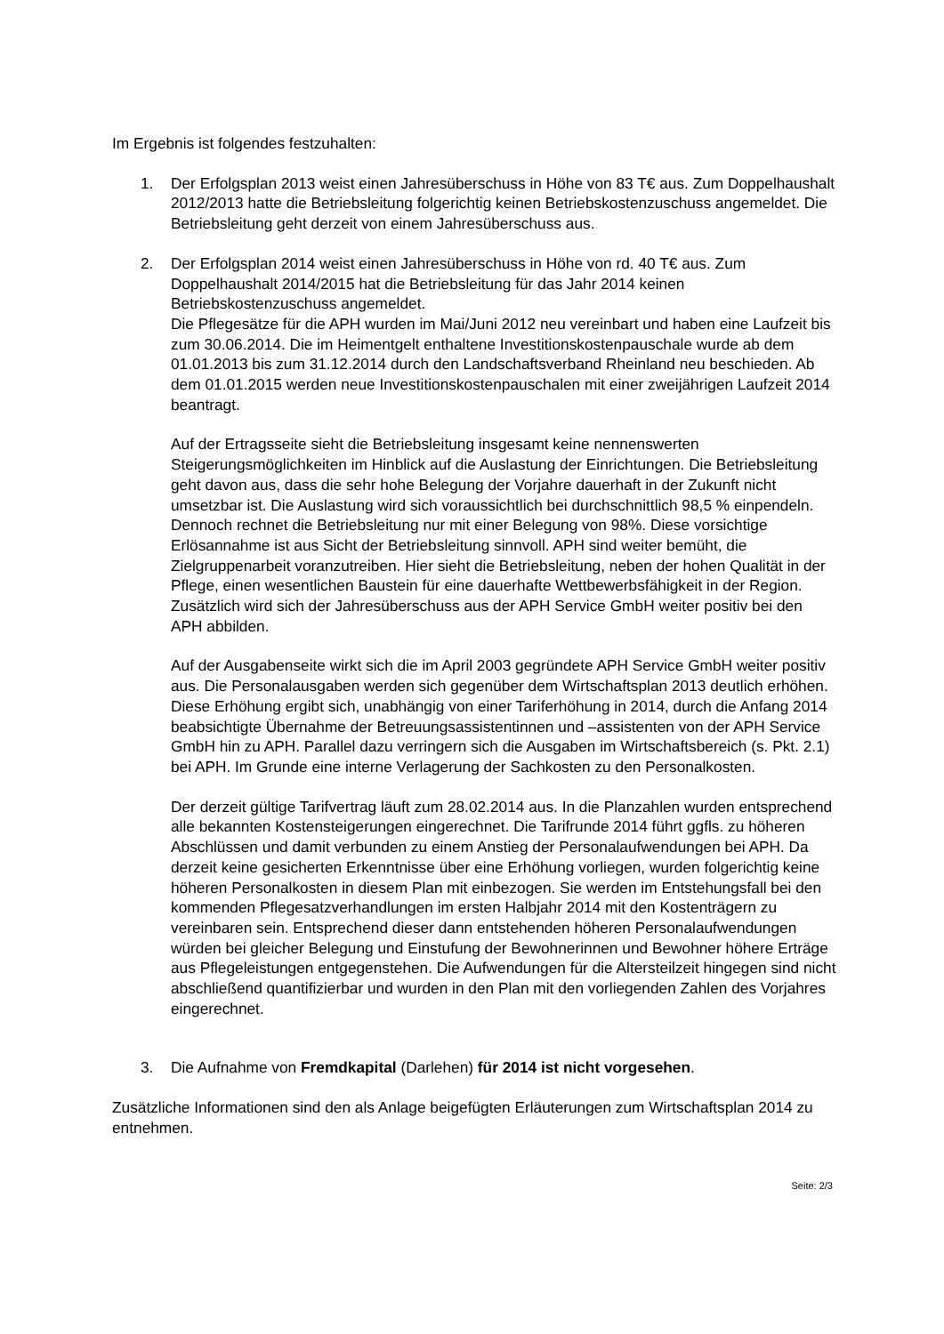Im Ergebnis ist folgendes festzuhalten:
1. Der Erfolgsplan 2013 weist einen Jahresüberschuss in Höhe von 83 T€ aus. Zum Doppelhaushalt 2012/2013 hatte die Betriebsleitung folgerichtig keinen Betriebskostenzuschuss angemeldet. Die Betriebsleitung geht derzeit von einem Jahresüberschuss aus.
2. Der Erfolgsplan 2014 weist einen Jahresüberschuss in Höhe von rd. 40 T€ aus. Zum Doppelhaushalt 2014/2015 hat die Betriebsleitung für das Jahr 2014 keinen Betriebskostenzuschuss angemeldet.
Die Pflegesätze für die APH wurden im Mai/Juni 2012 neu vereinbart und haben eine Laufzeit bis zum 30.06.2014. Die im Heimentgelt enthaltene Investitionskostenpauschale wurde ab dem 01.01.2013 bis zum 31.12.2014 durch den Landschaftsverband Rheinland neu beschieden. Ab dem 01.01.2015 werden neue Investitionskostenpauschalen mit einer zweijährigen Laufzeit 2014 beantragt.
Auf der Ertragsseite sieht die Betriebsleitung insgesamt keine nennenswerten Steigerungsmöglichkeiten im Hinblick auf die Auslastung der Einrichtungen. Die Betriebsleitung geht davon aus, dass die sehr hohe Belegung der Vorjahre dauerhaft in der Zukunft nicht umsetzbar ist. Die Auslastung wird sich voraussichtlich bei durchschnittlich 98,5 % einpendeln. Dennoch rechnet die Betriebsleitung nur mit einer Belegung von 98%. Diese vorsichtige Erlösannahme ist aus Sicht der Betriebsleitung sinnvoll. APH sind weiter bemüht, die Zielgruppenarbeit voranzutreiben. Hier sieht die Betriebsleitung, neben der hohen Qualität in der Pflege, einen wesentlichen Baustein für eine dauerhafte Wettbewerbsfähigkeit in der Region. Zusätzlich wird sich der Jahresüberschuss aus der APH Service GmbH weiter positiv bei den APH abbilden.
Auf der Ausgabenseite wirkt sich die im April 2003 gegründete APH Service GmbH weiter positiv aus. Die Personalausgaben werden sich gegenüber dem Wirtschaftsplan 2013 deutlich erhöhen. Diese Erhöhung ergibt sich, unabhängig von einer Tariferhöhung in 2014, durch die Anfang 2014 beabsichtigte Übernahme der Betreuungsassistentinnen und –assistenten von der APH Service GmbH hin zu APH. Parallel dazu verringern sich die Ausgaben im Wirtschaftsbereich (s. Pkt. 2.1) bei APH. Im Grunde eine interne Verlagerung der Sachkosten zu den Personalkosten.
Der derzeit gültige Tarifvertrag läuft zum 28.02.2014 aus. In die Planzahlen wurden entsprechend alle bekannten Kostensteigerungen eingerechnet. Die Tarifrunde 2014 führt ggfls. zu höheren Abschlüssen und damit verbunden zu einem Anstieg der Personalaufwendungen bei APH. Da derzeit keine gesicherten Erkenntnisse über eine Erhöhung vorliegen, wurden folgerichtig keine höheren Personalkosten in diesem Plan mit einbezogen. Sie werden im Entstehungsfall bei den kommenden Pflegesatzverhandlungen im ersten Halbjahr 2014 mit den Kostenträgern zu vereinbaren sein. Entsprechend dieser dann entstehenden höheren Personalaufwendungen würden bei gleicher Belegung und Einstufung der Bewohnerinnen und Bewohner höhere Erträge aus Pflegeleistungen entgegenstehen. Die Aufwendungen für die Altersteilzeit hingegen sind nicht abschließend quantifizierbar und wurden in den Plan mit den vorliegenden Zahlen des Vorjahres eingerechnet.
3. Die Aufnahme von Fremdkapital (Darlehen) für 2014 ist nicht vorgesehen.
Zusätzliche Informationen sind den als Anlage beigefügten Erläuterungen zum Wirtschaftsplan 2014 zu entnehmen.
Seite: 2/3